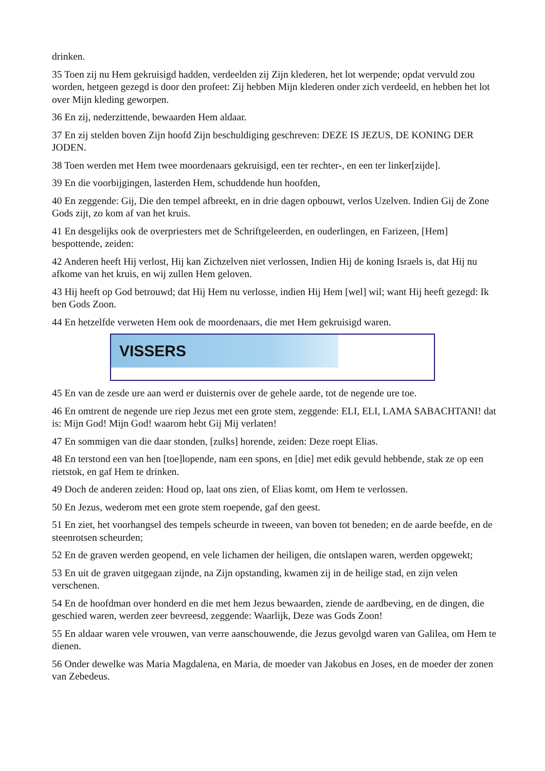drinken.
35 Toen zij nu Hem gekruisigd hadden, verdeelden zij Zijn klederen, het lot werpende; opdat vervuld zou worden, hetgeen gezegd is door den profeet: Zij hebben Mijn klederen onder zich verdeeld, en hebben het lot over Mijn kleding geworpen.
36 En zij, nederzittende, bewaarden Hem aldaar.
37 En zij stelden boven Zijn hoofd Zijn beschuldiging geschreven: DEZE IS JEZUS, DE KONING DER JODEN.
38 Toen werden met Hem twee moordenaars gekruisigd, een ter rechter-, en een ter linker[zijde].
39 En die voorbijgingen, lasterden Hem, schuddende hun hoofden,
40 En zeggende: Gij, Die den tempel afbreekt, en in drie dagen opbouwt, verlos Uzelven. Indien Gij de Zone Gods zijt, zo kom af van het kruis.
41 En desgelijks ook de overpriesters met de Schriftgeleerden, en ouderlingen, en Farizeen, [Hem] bespottende, zeiden:
42 Anderen heeft Hij verlost, Hij kan Zichzelven niet verlossen, Indien Hij de koning Israels is, dat Hij nu afkome van het kruis, en wij zullen Hem geloven.
43 Hij heeft op God betrouwd; dat Hij Hem nu verlosse, indien Hij Hem [wel] wil; want Hij heeft gezegd: Ik ben Gods Zoon.
44 En hetzelfde verweten Hem ook de moordenaars, die met Hem gekruisigd waren.
VISSERS
45 En van de zesde ure aan werd er duisternis over de gehele aarde, tot de negende ure toe.
46 En omtrent de negende ure riep Jezus met een grote stem, zeggende: ELI, ELI, LAMA SABACHTANI! dat is: Mijn God! Mijn God! waarom hebt Gij Mij verlaten!
47 En sommigen van die daar stonden, [zulks] horende, zeiden: Deze roept Elias.
48 En terstond een van hen [toe]lopende, nam een spons, en [die] met edik gevuld hebbende, stak ze op een rietstok, en gaf Hem te drinken.
49 Doch de anderen zeiden: Houd op, laat ons zien, of Elias komt, om Hem te verlossen.
50 En Jezus, wederom met een grote stem roepende, gaf den geest.
51 En ziet, het voorhangsel des tempels scheurde in tweeen, van boven tot beneden; en de aarde beefde, en de steenrotsen scheurden;
52 En de graven werden geopend, en vele lichamen der heiligen, die ontslapen waren, werden opgewekt;
53 En uit de graven uitgegaan zijnde, na Zijn opstanding, kwamen zij in de heilige stad, en zijn velen verschenen.
54 En de hoofdman over honderd en die met hem Jezus bewaarden, ziende de aardbeving, en de dingen, die geschied waren, werden zeer bevreesd, zeggende: Waarlijk, Deze was Gods Zoon!
55 En aldaar waren vele vrouwen, van verre aanschouwende, die Jezus gevolgd waren van Galilea, om Hem te dienen.
56 Onder dewelke was Maria Magdalena, en Maria, de moeder van Jakobus en Joses, en de moeder der zonen van Zebedeus.